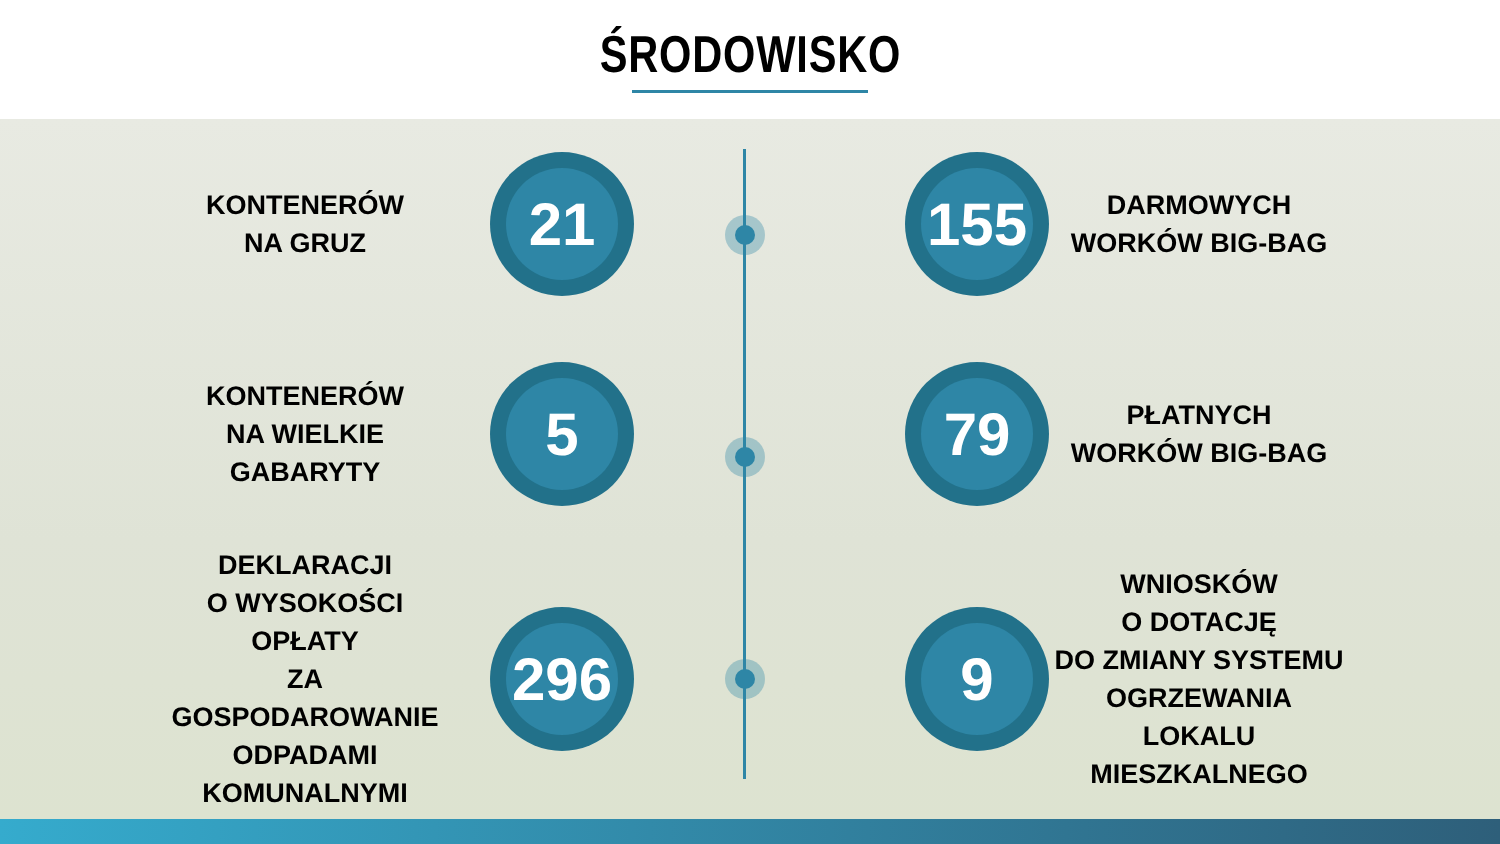ŚRODOWISKO
KONTENERÓW
NA GRUZ
21
155
DARMOWYCH
WORKÓW BIG-BAG
KONTENERÓW
NA WIELKIE
GABARYTY
5
79
PŁATNYCH
WORKÓW BIG-BAG
DEKLARACJI
O WYSOKOŚCI
OPŁATY
ZA GOSPODAROWANIE
ODPADAMI
KOMUNALNYMI
296
9
WNIOSKÓW
O DOTACJĘ
DO ZMIANY SYSTEMU
OGRZEWANIA LOKALU
MIESZKALNEGO